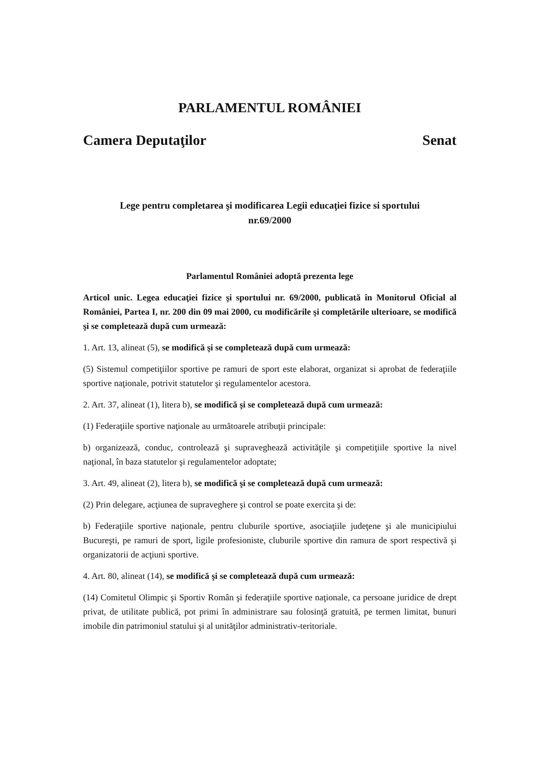PARLAMENTUL ROMÂNIEI
Camera Deputaţilor Senat
Lege pentru completarea şi modificarea Legii educaţiei fizice si sportului
nr.69/2000
Parlamentul României adoptă prezenta lege
Articol unic. Legea educaţiei fizice şi sportului nr. 69/2000, publicată în Monitorul Oficial al României, Partea I, nr. 200 din 09 mai 2000, cu modificările şi completările ulterioare, se modifică şi se completează după cum urmează:
1. Art. 13, alineat (5), se modifică şi se completează după cum urmează:
(5) Sistemul competiţiilor sportive pe ramuri de sport este elaborat, organizat si aprobat de federaţiile sportive naţionale, potrivit statutelor şi regulamentelor acestora.
2. Art. 37, alineat (1), litera b), se modifică şi se completează după cum urmează:
(1) Federaţiile sportive naţionale au următoarele atribuţii principale:
b) organizează, conduc, controlează şi supraveghează activităţile şi competiţiile sportive la nivel naţional, în baza statutelor şi regulamentelor adoptate;
3. Art. 49, alineat (2), litera b), se modifică şi se completează după cum urmează:
(2) Prin delegare, acţiunea de supraveghere şi control se poate exercita şi de:
b) Federaţiile sportive naţionale, pentru cluburile sportive, asociaţiile judeţene şi ale municipiului Bucureşti, pe ramuri de sport, ligile profesioniste, cluburile sportive din ramura de sport respectivă şi organizatorii de acţiuni sportive.
4. Art. 80, alineat (14), se modifică şi se completează după cum urmează:
(14) Comitetul Olimpic şi Sportiv Român şi federaţiile sportive naţionale, ca persoane juridice de drept privat, de utilitate publică, pot primi în administrare sau folosinţă gratuită, pe termen limitat, bunuri imobile din patrimoniul statului şi al unităţilor administrativ-teritoriale.